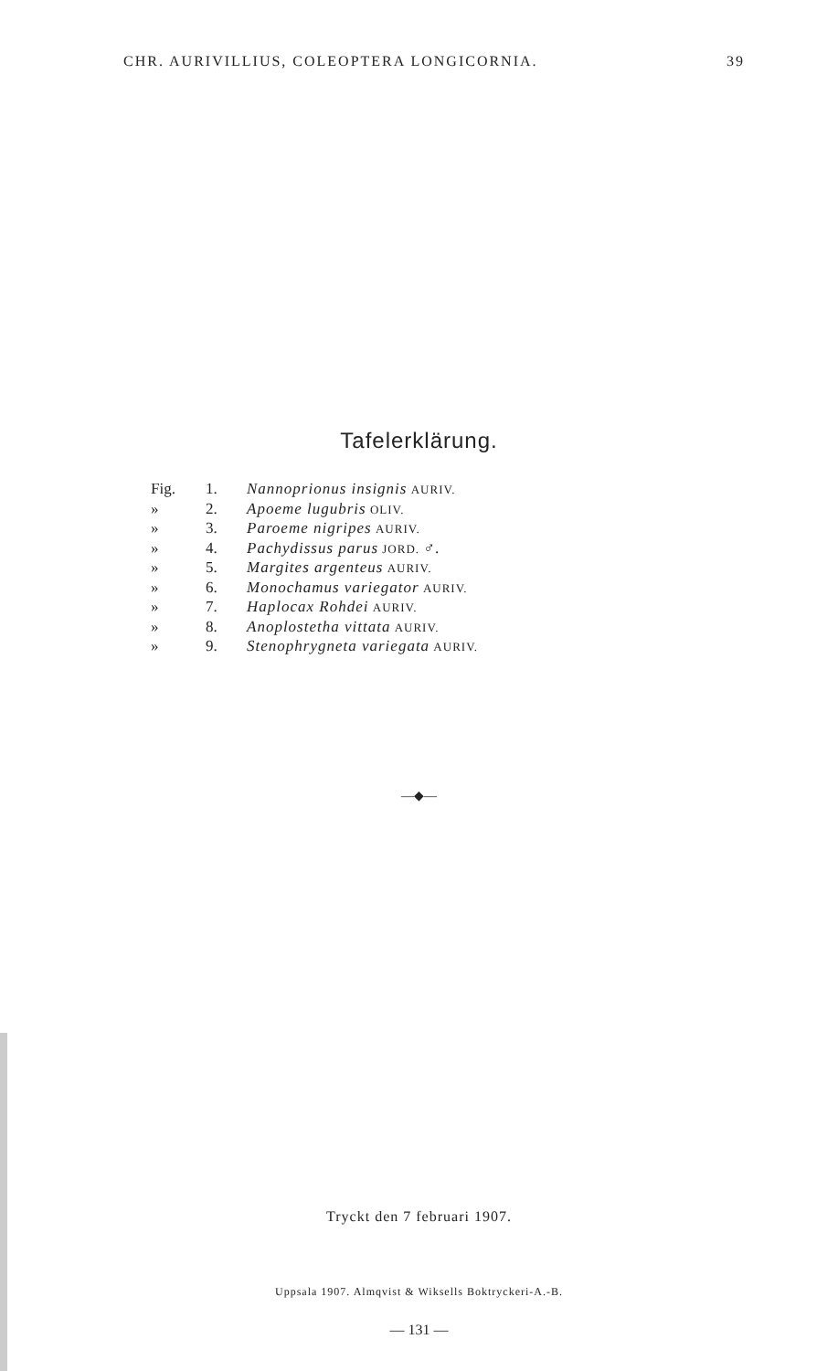CHR. AURIVILLIUS, COLEOPTERA LONGICORNIA. 39
Tafelerklärung.
Fig. 1. Nannoprionus insignis AURIV.
» 2. Apoeme lugubris OLIV.
» 3. Paroeme nigripes AURIV.
» 4. Pachydissus parus JORD. ♂.
» 5. Margites argenteus AURIV.
» 6. Monochamus variegator AURIV.
» 7. Haplocax Rohdei AURIV.
» 8. Anoplostetha vittata AURIV.
» 9. Stenophrygneta variegata AURIV.
—◆—
Tryckt den 7 februari 1907.
Uppsala 1907. Almqvist & Wiksells Boktryckeri-A.-B.
— 131 —